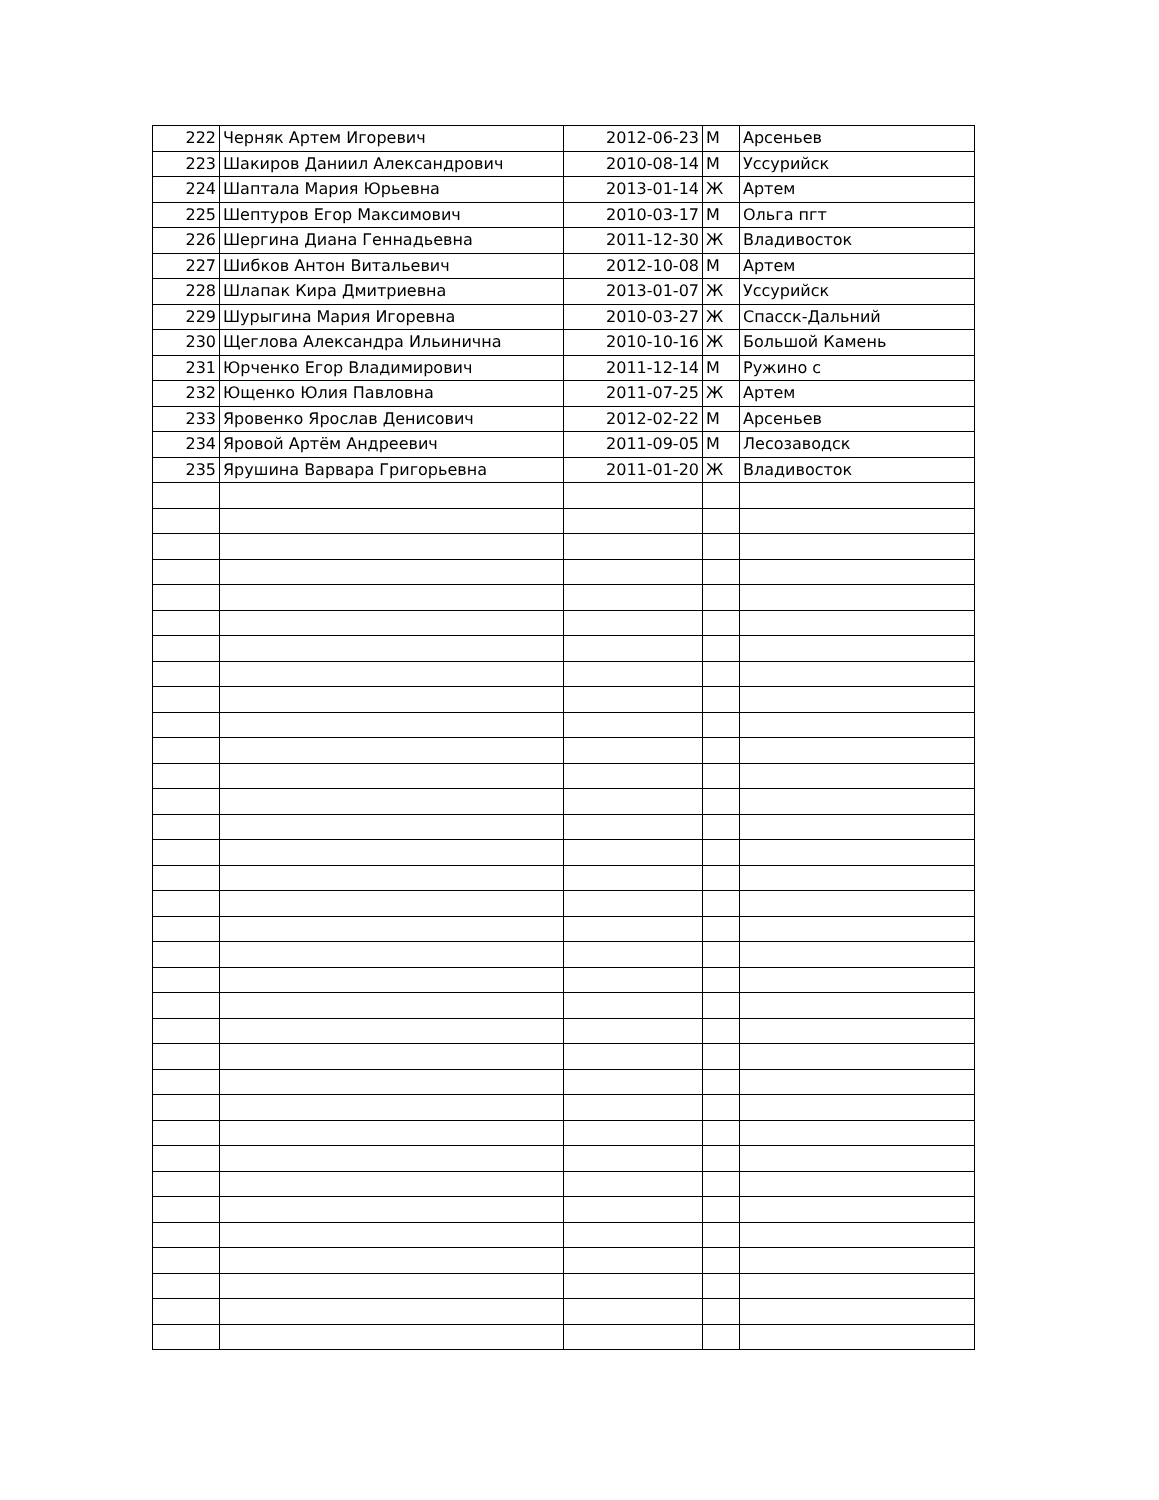| 222 | Черняк Артем Игоревич | 2012-06-23 | М | Арсеньев |
| 223 | Шакиров Даниил Александрович | 2010-08-14 | М | Уссурийск |
| 224 | Шаптала Мария Юрьевна | 2013-01-14 | Ж | Артем |
| 225 | Шептуров Егор Максимович | 2010-03-17 | М | Ольга пгт |
| 226 | Шергина Диана Геннадьевна | 2011-12-30 | Ж | Владивосток |
| 227 | Шибков Антон Витальевич | 2012-10-08 | М | Артем |
| 228 | Шлапак Кира Дмитриевна | 2013-01-07 | Ж | Уссурийск |
| 229 | Шурыгина Мария Игоревна | 2010-03-27 | Ж | Спасск-Дальний |
| 230 | Щеглова Александра Ильинична | 2010-10-16 | Ж | Большой Камень |
| 231 | Юрченко Егор Владимирович | 2011-12-14 | М | Ружино с |
| 232 | Ющенко Юлия Павловна | 2011-07-25 | Ж | Артем |
| 233 | Яровенко Ярослав Денисович | 2012-02-22 | М | Арсеньев |
| 234 | Яровой Артём Андреевич | 2011-09-05 | М | Лесозаводск |
| 235 | Ярушина Варвара Григорьевна | 2011-01-20 | Ж | Владивосток |